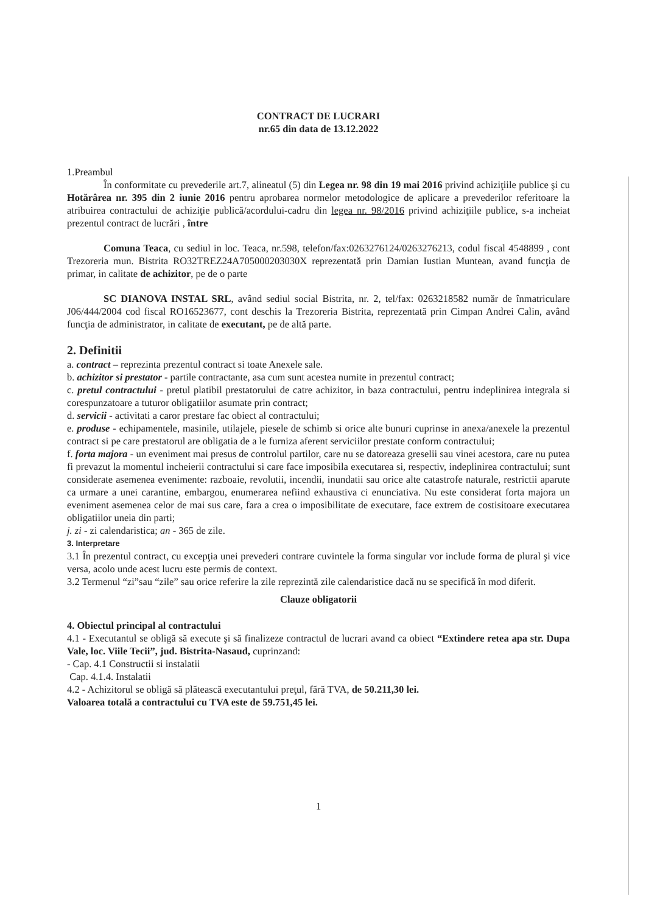CONTRACT DE LUCRARI
nr.65 din data de 13.12.2022
1.Preambul
În conformitate cu prevederile art.7, alineatul (5) din Legea nr. 98 din 19 mai 2016 privind achiziţiile publice şi cu Hotărârea nr. 395 din 2 iunie 2016 pentru aprobarea normelor metodologice de aplicare a prevederilor referitoare la atribuirea contractului de achiziţie publică/acordului-cadru din legea nr. 98/2016 privind achiziţiile publice, s-a incheiat prezentul contract de lucrări , între
Comuna Teaca, cu sediul in loc. Teaca, nr.598, telefon/fax:0263276124/0263276213, codul fiscal 4548899 , cont Trezoreria mun. Bistrita RO32TREZ24A705000203030X reprezentată prin Damian Iustian Muntean, avand funcţia de primar, in calitate de achizitor, pe de o parte
SC DIANOVA INSTAL SRL, având sediul social Bistrita, nr. 2, tel/fax: 0263218582 număr de înmatriculare J06/444/2004 cod fiscal RO16523677, cont deschis la Trezoreria Bistrita, reprezentată prin Cimpan Andrei Calin, având funcţia de administrator, in calitate de executant, pe de altă parte.
2. Definitii
a. contract – reprezinta prezentul contract si toate Anexele sale.
b. achizitor si prestator - partile contractante, asa cum sunt acestea numite in prezentul contract;
c. pretul contractului - pretul platibil prestatorului de catre achizitor, in baza contractului, pentru indeplinirea integrala si corespunzatoare a tuturor obligatiilor asumate prin contract;
d. servicii - activitati a caror prestare fac obiect al contractului;
e. produse - echipamentele, masinile, utilajele, piesele de schimb si orice alte bunuri cuprinse in anexa/anexele la prezentul contract si pe care prestatorul are obligatia de a le furniza aferent serviciilor prestate conform contractului;
f. forta majora - un eveniment mai presus de controlul partilor, care nu se datoreaza greselii sau vinei acestora, care nu putea fi prevazut la momentul incheierii contractului si care face imposibila executarea si, respectiv, indeplinirea contractului; sunt considerate asemenea evenimente: razboaie, revolutii, incendii, inundatii sau orice alte catastrofe naturale, restrictii aparute ca urmare a unei carantine, embargou, enumerarea nefiind exhaustiva ci enunciativa. Nu este considerat forta majora un eveniment asemenea celor de mai sus care, fara a crea o imposibilitate de executare, face extrem de costisitoare executarea obligatiilor uneia din parti;
j. zi - zi calendaristica; an - 365 de zile.
3. Interpretare
3.1 În prezentul contract, cu excepţia unei prevederi contrare cuvintele la forma singular vor include forma de plural şi vice versa, acolo unde acest lucru este permis de context.
3.2 Termenul “zi”sau “zile” sau orice referire la zile reprezintă zile calendaristice dacă nu se specifică în mod diferit.
Clauze obligatorii
4. Obiectul principal al contractului
4.1 - Executantul se obligă să execute şi să finalizeze contractul de lucrari avand ca obiect “Extindere retea apa str. Dupa Vale, loc. Viile Tecii”, jud. Bistrita-Nasaud, cuprinzand:
- Cap. 4.1 Constructii si instalatii
Cap. 4.1.4. Instalatii
4.2 - Achizitorul se obligă să plătească executantului preţul, fără TVA, de 50.211,30 lei.
Valoarea totală a contractului cu TVA este de 59.751,45 lei.
1